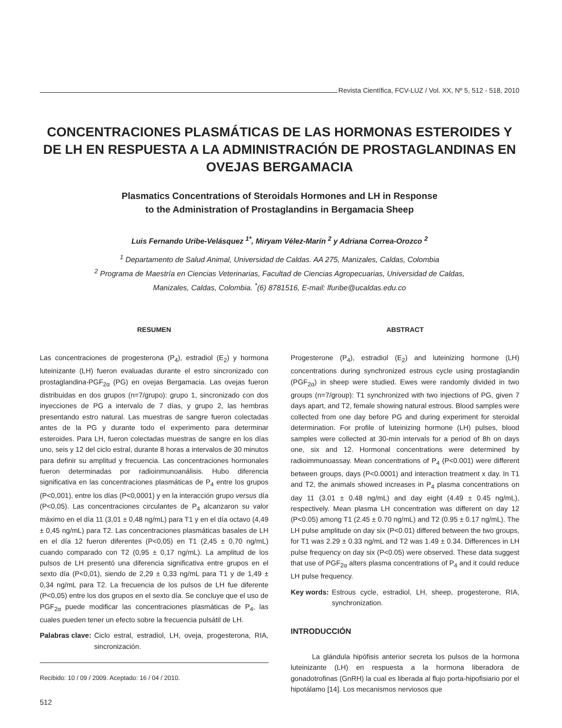Revista Científica, FCV-LUZ / Vol. XX, Nº 5, 512 - 518, 2010
CONCENTRACIONES PLASMÁTICAS DE LAS HORMONAS ESTEROIDES Y DE LH EN RESPUESTA A LA ADMINISTRACIÓN DE PROSTAGLANDINAS EN OVEJAS BERGAMACIA
Plasmatics Concentrations of Steroidals Hormones and LH in Response
to the Administration of Prostaglandins in Bergamacia Sheep
Luis Fernando Uribe-Velásquez <sup>1*</sup>, Miryam Vélez-Marín <sup>2</sup> y Adriana Correa-Orozco <sup>2</sup>
<sup>1</sup> Departamento de Salud Animal, Universidad de Caldas. AA 275, Manizales, Caldas, Colombia
<sup>2</sup> Programa de Maestría en Ciencias Veterinarias, Facultad de Ciencias Agropecuarias, Universidad de Caldas,
Manizales, Caldas, Colombia. <sup>*</sup>(6) 8781516, E-mail: lfuribe@ucaldas.edu.co
RESUMEN
Las concentraciones de progesterona (P<sub>4</sub>), estradiol (E<sub>2</sub>) y hormona luteinizante (LH) fueron evaluadas durante el estro sincronizado con prostaglandina-PGF<sub>2α</sub> (PG) en ovejas Bergamacia. Las ovejas fueron distribuidas en dos grupos (n=7/grupo): grupo 1, sincronizado con dos inyecciones de PG a intervalo de 7 días, y grupo 2, las hembras presentando estro natural. Las muestras de sangre fueron colectadas antes de la PG y durante todo el experimento para determinar esteroides. Para LH, fueron colectadas muestras de sangre en los días uno, seis y 12 del ciclo estral, durante 8 horas a intervalos de 30 minutos para definir su amplitud y frecuencia. Las concentraciones hormonales fueron determinadas por radioinmunoanálisis. Hubo diferencia significativa en las concentraciones plasmáticas de P<sub>4</sub> entre los grupos (P<0,001), entre los días (P<0,0001) y en la interacción grupo versus día (P<0,05). Las concentraciones circulantes de P<sub>4</sub> alcanzaron su valor máximo en el día 11 (3,01 ± 0,48 ng/mL) para T1 y en el día octavo (4,49 ± 0,45 ng/mL) para T2. Las concentraciones plasmáticas basales de LH en el día 12 fueron diferentes (P<0,05) en T1 (2,45 ± 0,70 ng/mL) cuando comparado con T2 (0,95 ± 0,17 ng/mL). La amplitud de los pulsos de LH presentó una diferencia significativa entre grupos en el sexto día (P<0,01), siendo de 2,29 ± 0,33 ng/mL para T1 y de 1,49 ± 0,34 ng/mL para T2. La frecuencia de los pulsos de LH fue diferente (P<0,05) entre los dos grupos en el sexto día. Se concluye que el uso de PGF<sub>2α</sub> puede modificar las concentraciones plasmáticas de P<sub>4</sub>, las cuales pueden tener un efecto sobre la frecuencia pulsátil de LH.
Palabras clave: Ciclo estral, estradiol, LH, oveja, progesterona, RIA, sincronización.
Recibido: 10 / 09 / 2009. Aceptado: 16 / 04 / 2010.
ABSTRACT
Progesterone (P<sub>4</sub>), estradiol (E<sub>2</sub>) and luteinizing hormone (LH) concentrations during synchronized estrous cycle using prostaglandin (PGF<sub>2α</sub>) in sheep were studied. Ewes were randomly divided in two groups (n=7/group): T1 synchronized with two injections of PG, given 7 days apart, and T2, female showing natural estrous. Blood samples were collected from one day before PG and during experiment for steroidal determination. For profile of luteinizing hormone (LH) pulses, blood samples were collected at 30-min intervals for a period of 8h on days one, six and 12. Hormonal concentrations were determined by radioimmunoassay. Mean concentrations of P<sub>4</sub> (P<0.001) were different between groups, days (P<0.0001) and interaction treatment x day. In T1 and T2, the animals showed increases in P<sub>4</sub> plasma concentrations on day 11 (3.01 ± 0.48 ng/mL) and day eight (4.49 ± 0.45 ng/mL), respectively. Mean plasma LH concentration was different on day 12 (P<0.05) among T1 (2.45 ± 0.70 ng/mL) and T2 (0.95 ± 0.17 ng/mL). The LH pulse amplitude on day six (P<0.01) differed between the two groups, for T1 was 2.29 ± 0.33 ng/mL and T2 was 1.49 ± 0.34. Differences in LH pulse frequency on day six (P<0.05) were observed. These data suggest that use of PGF<sub>2α</sub> alters plasma concentrations of P<sub>4</sub> and it could reduce LH pulse frequency.
Key words: Estrous cycle, estradiol, LH, sheep, progesterone, RIA, synchronization.
INTRODUCCIÓN
La glándula hipófisis anterior secreta los pulsos de la hormona luteinizante (LH) en respuesta a la hormona liberadora de gonadotrofinas (GnRH) la cual es liberada al flujo porta-hipofisiario por el hipotálamo [14]. Los mecanismos nerviosos que
512